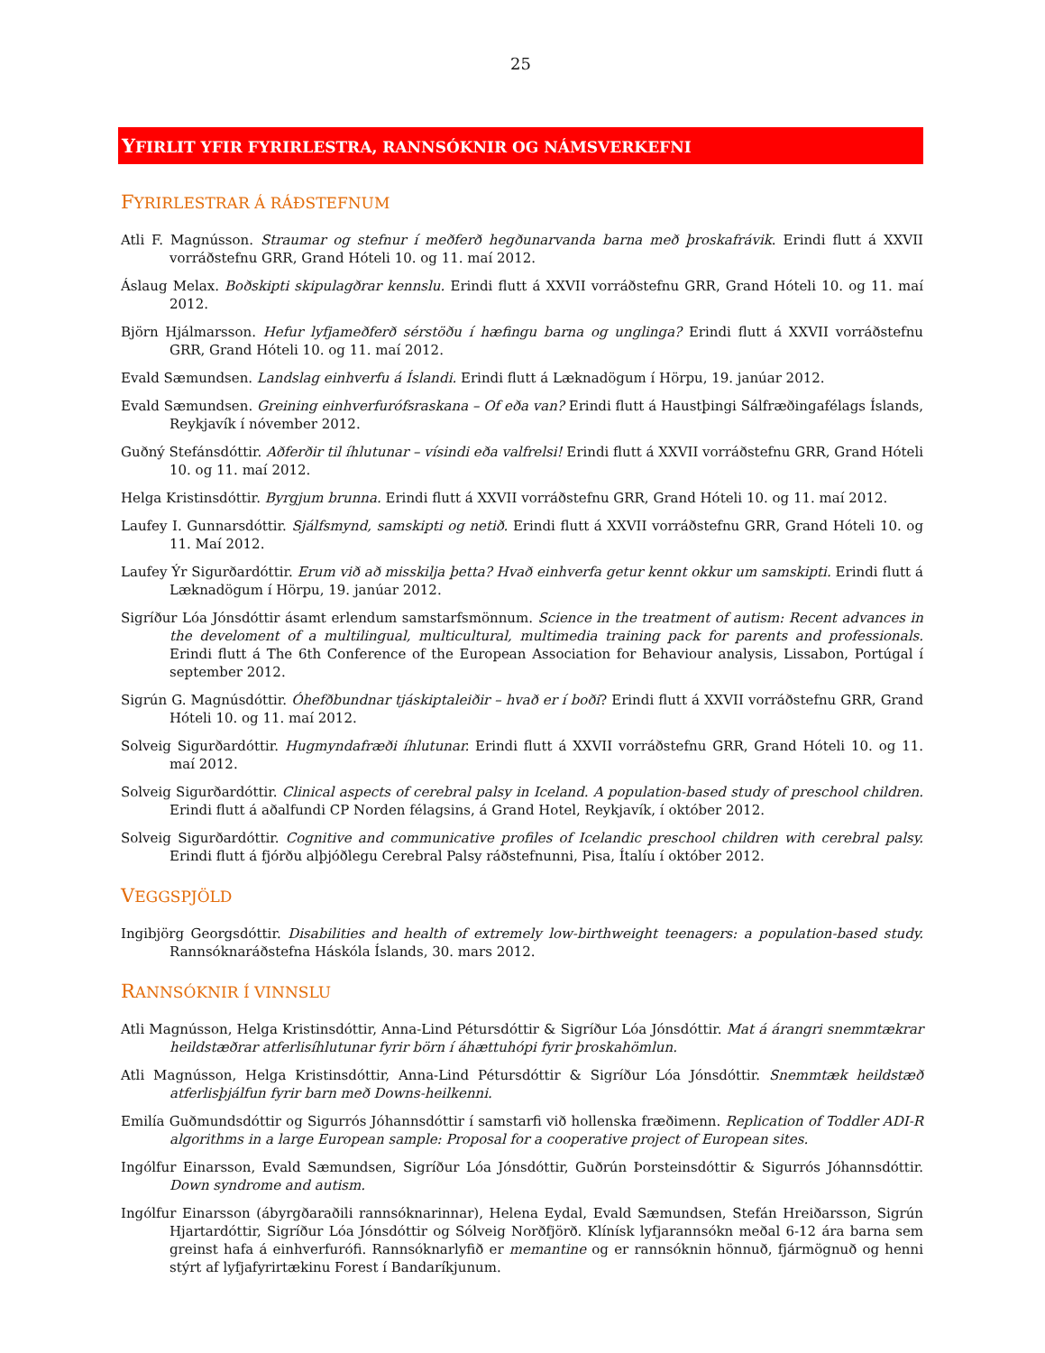25
YFIRLIT YFIR FYRIRLESTRA, RANNSÓKNIR OG NÁMSVERKEFNI
FYRIRLESTRAR Á RÁÐSTEFNUM
Atli F. Magnússon. Straumar og stefnur í meðferð hegðunarvanda barna með þroskafrávik. Erindi flutt á XXVII vorráðstefnu GRR, Grand Hóteli 10. og 11. maí 2012.
Áslaug Melax. Boðskipti skipulagðrar kennslu. Erindi flutt á XXVII vorráðstefnu GRR, Grand Hóteli 10. og 11. maí 2012.
Björn Hjálmarsson. Hefur lyfjameðferð sérstöðu í hæfingu barna og unglinga? Erindi flutt á XXVII vorráðstefnu GRR, Grand Hóteli 10. og 11. maí 2012.
Evald Sæmundsen. Landslag einhverfu á Íslandi. Erindi flutt á Læknadögum í Hörpu, 19. janúar 2012.
Evald Sæmundsen. Greining einhverfurófsraskana – Of eða van? Erindi flutt á Haustþingi Sálfræðingafélags Íslands, Reykjavík í nóvember 2012.
Guðný Stefánsdóttir. Aðferðir til íhlutunar – vísindi eða valfrelsi! Erindi flutt á XXVII vorráðstefnu GRR, Grand Hóteli 10. og 11. maí 2012.
Helga Kristinsdóttir. Byrgjum brunna. Erindi flutt á XXVII vorráðstefnu GRR, Grand Hóteli 10. og 11. maí 2012.
Laufey I. Gunnarsdóttir. Sjálfsmynd, samskipti og netið. Erindi flutt á XXVII vorráðstefnu GRR, Grand Hóteli 10. og 11. Maí 2012.
Laufey Ýr Sigurðardóttir. Erum við að misskilja þetta? Hvað einhverfa getur kennt okkur um samskipti. Erindi flutt á Læknadögum í Hörpu, 19. janúar 2012.
Sigríður Lóa Jónsdóttir ásamt erlendum samstarfsmönnum. Science in the treatment of autism: Recent advances in the develoment of a multilingual, multicultural, multimedia training pack for parents and professionals. Erindi flutt á The 6th Conference of the European Association for Behaviour analysis, Lissabon, Portúgal í september 2012.
Sigrún G. Magnúsdóttir. Óhefðbundnar tjáskiptaleiðir – hvað er í boði? Erindi flutt á XXVII vorráðstefnu GRR, Grand Hóteli 10. og 11. maí 2012.
Solveig Sigurðardóttir. Hugmyndafræði íhlutunar. Erindi flutt á XXVII vorráðstefnu GRR, Grand Hóteli 10. og 11. maí 2012.
Solveig Sigurðardóttir. Clinical aspects of cerebral palsy in Iceland. A population-based study of preschool children. Erindi flutt á aðalfundi CP Norden félagsins, á Grand Hotel, Reykjavík, í október 2012.
Solveig Sigurðardóttir. Cognitive and communicative profiles of Icelandic preschool children with cerebral palsy. Erindi flutt á fjórðu alþjóðlegu Cerebral Palsy ráðstefnunni, Pisa, Ítalíu í október 2012.
VEGGSPJÖLD
Ingibjörg Georgsdóttir. Disabilities and health of extremely low-birthweight teenagers: a population-based study. Rannsóknaráðstefna Háskóla Íslands, 30. mars 2012.
RANNSÓKNIR Í VINNSLU
Atli Magnússon, Helga Kristinsdóttir, Anna-Lind Pétursdóttir & Sigríður Lóa Jónsdóttir. Mat á árangri snemmtækrar heildstæðrar atferlisíhlutunar fyrir börn í áhættuhópi fyrir þroskahömlun.
Atli Magnússon, Helga Kristinsdóttir, Anna-Lind Pétursdóttir & Sigríður Lóa Jónsdóttir. Snemmtæk heildstæð atferlisþjálfun fyrir barn með Downs-heilkenni.
Emilía Guðmundsdóttir og Sigurrós Jóhannsdóttir í samstarfi við hollenska fræðimenn. Replication of Toddler ADI-R algorithms in a large European sample: Proposal for a cooperative project of European sites.
Ingólfur Einarsson, Evald Sæmundsen, Sigríður Lóa Jónsdóttir, Guðrún Þorsteinsdóttir & Sigurrós Jóhannsdóttir. Down syndrome and autism.
Ingólfur Einarsson (ábyrgðaraðili rannsóknarinnar), Helena Eydal, Evald Sæmundsen, Stefán Hreiðarsson, Sigrún Hjartardóttir, Sigríður Lóa Jónsdóttir og Sólveig Norðfjörð. Klínísk lyfjarannsókn meðal 6-12 ára barna sem greinst hafa á einhverfurófi. Rannsóknarlyfið er memantine og er rannsóknin hönnuð, fjármögnuð og henni stýrt af lyfjafyrirtækinu Forest í Bandaríkjunum.